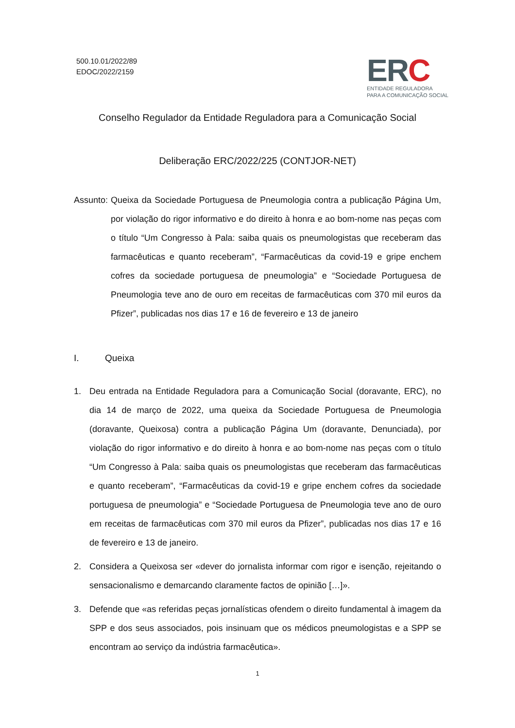500.10.01/2022/89
EDOC/2022/2159
ERC
ENTIDADE REGULADORA
PARA A COMUNICAÇÃO SOCIAL
Conselho Regulador da Entidade Reguladora para a Comunicação Social
Deliberação ERC/2022/225 (CONTJOR-NET)
Assunto: Queixa da Sociedade Portuguesa de Pneumologia contra a publicação Página Um, por violação do rigor informativo e do direito à honra e ao bom-nome nas peças com o título “Um Congresso à Pala: saiba quais os pneumologistas que receberam das farmacêuticas e quanto receberam”, “Farmacêuticas da covid-19 e gripe enchem cofres da sociedade portuguesa de pneumologia” e “Sociedade Portuguesa de Pneumologia teve ano de ouro em receitas de farmacêuticas com 370 mil euros da Pfizer”, publicadas nos dias 17 e 16 de fevereiro e 13 de janeiro
I. Queixa
1. Deu entrada na Entidade Reguladora para a Comunicação Social (doravante, ERC), no dia 14 de março de 2022, uma queixa da Sociedade Portuguesa de Pneumologia (doravante, Queixosa) contra a publicação Página Um (doravante, Denunciada), por violação do rigor informativo e do direito à honra e ao bom-nome nas peças com o título “Um Congresso à Pala: saiba quais os pneumologistas que receberam das farmacêuticas e quanto receberam”, “Farmacêuticas da covid-19 e gripe enchem cofres da sociedade portuguesa de pneumologia” e “Sociedade Portuguesa de Pneumologia teve ano de ouro em receitas de farmacêuticas com 370 mil euros da Pfizer”, publicadas nos dias 17 e 16 de fevereiro e 13 de janeiro.
2. Considera a Queixosa ser «dever do jornalista informar com rigor e isenção, rejeitando o sensacionalismo e demarcando claramente factos de opinião […]».
3. Defende que «as referidas peças jornalísticas ofendem o direito fundamental à imagem da SPP e dos seus associados, pois insinuam que os médicos pneumologistas e a SPP se encontram ao serviço da indústria farmacêutica».
1